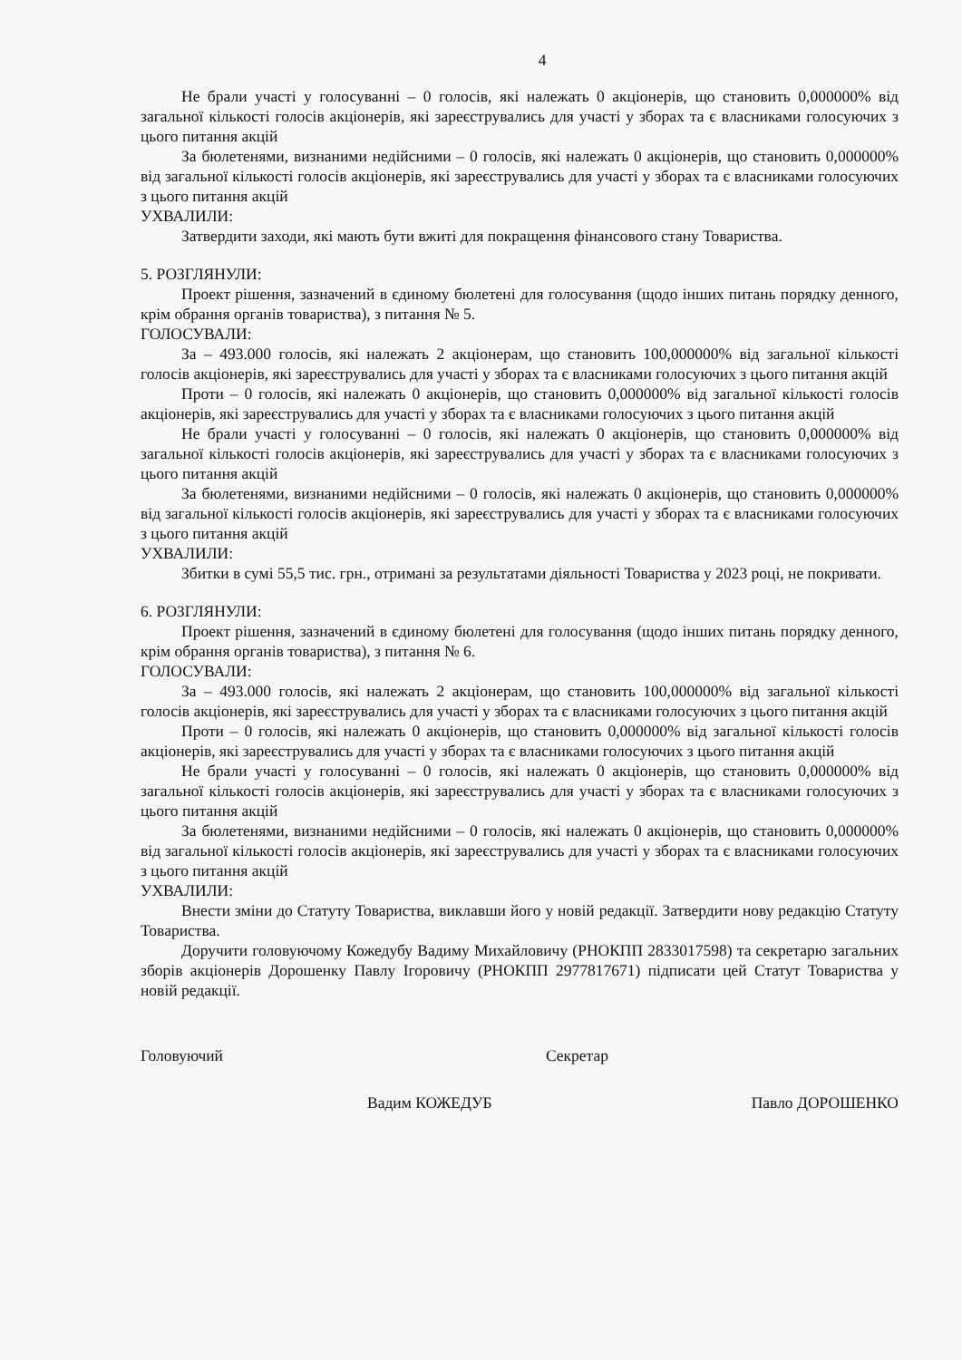4
Не брали участі у голосуванні – 0 голосів, які належать 0 акціонерів, що становить 0,000000% від загальної кількості голосів акціонерів, які зареєструвались для участі у зборах та є власниками голосуючих з цього питання акцій
За бюлетенями, визнаними недійсними – 0 голосів, які належать 0 акціонерів, що становить 0,000000% від загальної кількості голосів акціонерів, які зареєструвались для участі у зборах та є власниками голосуючих з цього питання акцій
УХВАЛИЛИ:
Затвердити заходи, які мають бути вжиті для покращення фінансового стану Товариства.
5. РОЗГЛЯНУЛИ:
Проект рішення, зазначений в єдиному бюлетені для голосування (щодо інших питань порядку денного, крім обрання органів товариства), з питання № 5.
ГОЛОСУВАЛИ:
За – 493.000 голосів, які належать 2 акціонерам, що становить 100,000000% від загальної кількості голосів акціонерів, які зареєструвались для участі у зборах та є власниками голосуючих з цього питання акцій
Проти – 0 голосів, які належать 0 акціонерів, що становить 0,000000% від загальної кількості голосів акціонерів, які зареєструвались для участі у зборах та є власниками голосуючих з цього питання акцій
Не брали участі у голосуванні – 0 голосів, які належать 0 акціонерів, що становить 0,000000% від загальної кількості голосів акціонерів, які зареєструвались для участі у зборах та є власниками голосуючих з цього питання акцій
За бюлетенями, визнаними недійсними – 0 голосів, які належать 0 акціонерів, що становить 0,000000% від загальної кількості голосів акціонерів, які зареєструвались для участі у зборах та є власниками голосуючих з цього питання акцій
УХВАЛИЛИ:
Збитки в сумі 55,5 тис. грн., отримані за результатами діяльності Товариства у 2023 році, не покривати.
6. РОЗГЛЯНУЛИ:
Проект рішення, зазначений в єдиному бюлетені для голосування (щодо інших питань порядку денного, крім обрання органів товариства), з питання № 6.
ГОЛОСУВАЛИ:
За – 493.000 голосів, які належать 2 акціонерам, що становить 100,000000% від загальної кількості голосів акціонерів, які зареєструвались для участі у зборах та є власниками голосуючих з цього питання акцій
Проти – 0 голосів, які належать 0 акціонерів, що становить 0,000000% від загальної кількості голосів акціонерів, які зареєструвались для участі у зборах та є власниками голосуючих з цього питання акцій
Не брали участі у голосуванні – 0 голосів, які належать 0 акціонерів, що становить 0,000000% від загальної кількості голосів акціонерів, які зареєструвались для участі у зборах та є власниками голосуючих з цього питання акцій
За бюлетенями, визнаними недійсними – 0 голосів, які належать 0 акціонерів, що становить 0,000000% від загальної кількості голосів акціонерів, які зареєструвались для участі у зборах та є власниками голосуючих з цього питання акцій
УХВАЛИЛИ:
Внести зміни до Статуту Товариства, виклавши його у новій редакції. Затвердити нову редакцію Статуту Товариства.
Доручити головуючому Кожедубу Вадиму Михайловичу (РНОКПП 2833017598) та секретарю загальних зборів акціонерів Дорошенку Павлу Ігоровичу (РНОКПП 2977817671) підписати цей Статут Товариства у новій редакції.
Головуючий Секретар
Вадим КОЖЕДУБ Павло ДОРОШЕНКО